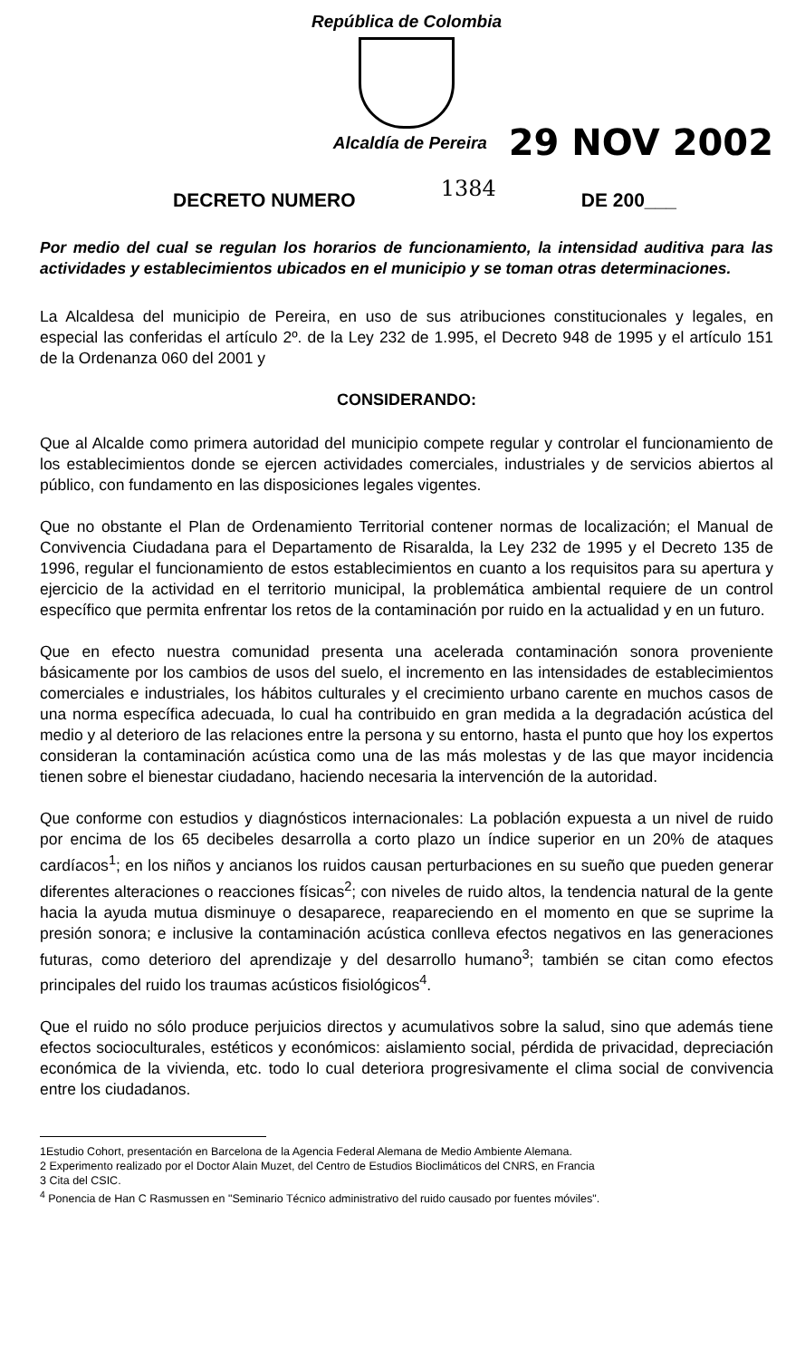República de Colombia
Alcaldía de Pereira
29 NOV 2002
DECRETO NUMERO 1384 DE 200___
Por medio del cual se regulan los horarios de funcionamiento, la intensidad auditiva para las actividades y establecimientos ubicados en el municipio y se toman otras determinaciones.
La Alcaldesa del municipio de Pereira, en uso de sus atribuciones constitucionales y legales, en especial las conferidas el artículo 2º. de la Ley 232 de 1.995, el Decreto 948 de 1995 y el artículo 151 de la Ordenanza 060 del 2001 y
CONSIDERANDO:
Que al Alcalde como primera autoridad del municipio compete regular y controlar el funcionamiento de los establecimientos donde se ejercen actividades comerciales, industriales y de servicios abiertos al público, con fundamento en las disposiciones legales vigentes.
Que no obstante el Plan de Ordenamiento Territorial contener normas de localización; el Manual de Convivencia Ciudadana para el Departamento de Risaralda, la Ley 232 de 1995 y el Decreto 135 de 1996, regular el funcionamiento de estos establecimientos en cuanto a los requisitos para su apertura y ejercicio de la actividad en el territorio municipal, la problemática ambiental requiere de un control específico que permita enfrentar los retos de la contaminación por ruido en la actualidad y en un futuro.
Que en efecto nuestra comunidad presenta una acelerada contaminación sonora proveniente básicamente por los cambios de usos del suelo, el incremento en las intensidades de establecimientos comerciales e industriales, los hábitos culturales y el crecimiento urbano carente en muchos casos de una norma específica adecuada, lo cual ha contribuido en gran medida a la degradación acústica del medio y al deterioro de las relaciones entre la persona y su entorno, hasta el punto que hoy los expertos consideran la contaminación acústica como una de las más molestas y de las que mayor incidencia tienen sobre el bienestar ciudadano, haciendo necesaria la intervención de la autoridad.
Que conforme con estudios y diagnósticos internacionales: La población expuesta a un nivel de ruido por encima de los 65 decibeles desarrolla a corto plazo un índice superior en un 20% de ataques cardíacos<sup>1</sup>; en los niños y ancianos los ruidos causan perturbaciones en su sueño que pueden generar diferentes alteraciones o reacciones físicas<sup>2</sup>; con niveles de ruido altos, la tendencia natural de la gente hacia la ayuda mutua disminuye o desaparece, reapareciendo en el momento en que se suprime la presión sonora; e inclusive la contaminación acústica conlleva efectos negativos en las generaciones futuras, como deterioro del aprendizaje y del desarrollo humano<sup>3</sup>; también se citan como efectos principales del ruido los traumas acústicos fisiológicos<sup>4</sup>.
Que el ruido no sólo produce perjuicios directos y acumulativos sobre la salud, sino que además tiene efectos socioculturales, estéticos y económicos: aislamiento social, pérdida de privacidad, depreciación económica de la vivienda, etc. todo lo cual deteriora progresivamente el clima social de convivencia entre los ciudadanos.
1Estudio Cohort, presentación en Barcelona de la Agencia Federal Alemana de Medio Ambiente Alemana.
2 Experimento realizado por el Doctor Alain Muzet, del Centro de Estudios Bioclimáticos del CNRS, en Francia
3 Cita del CSIC.
<sup>4</sup> Ponencia de Han C Rasmussen en "Seminario Técnico administrativo del ruido causado por fuentes móviles".